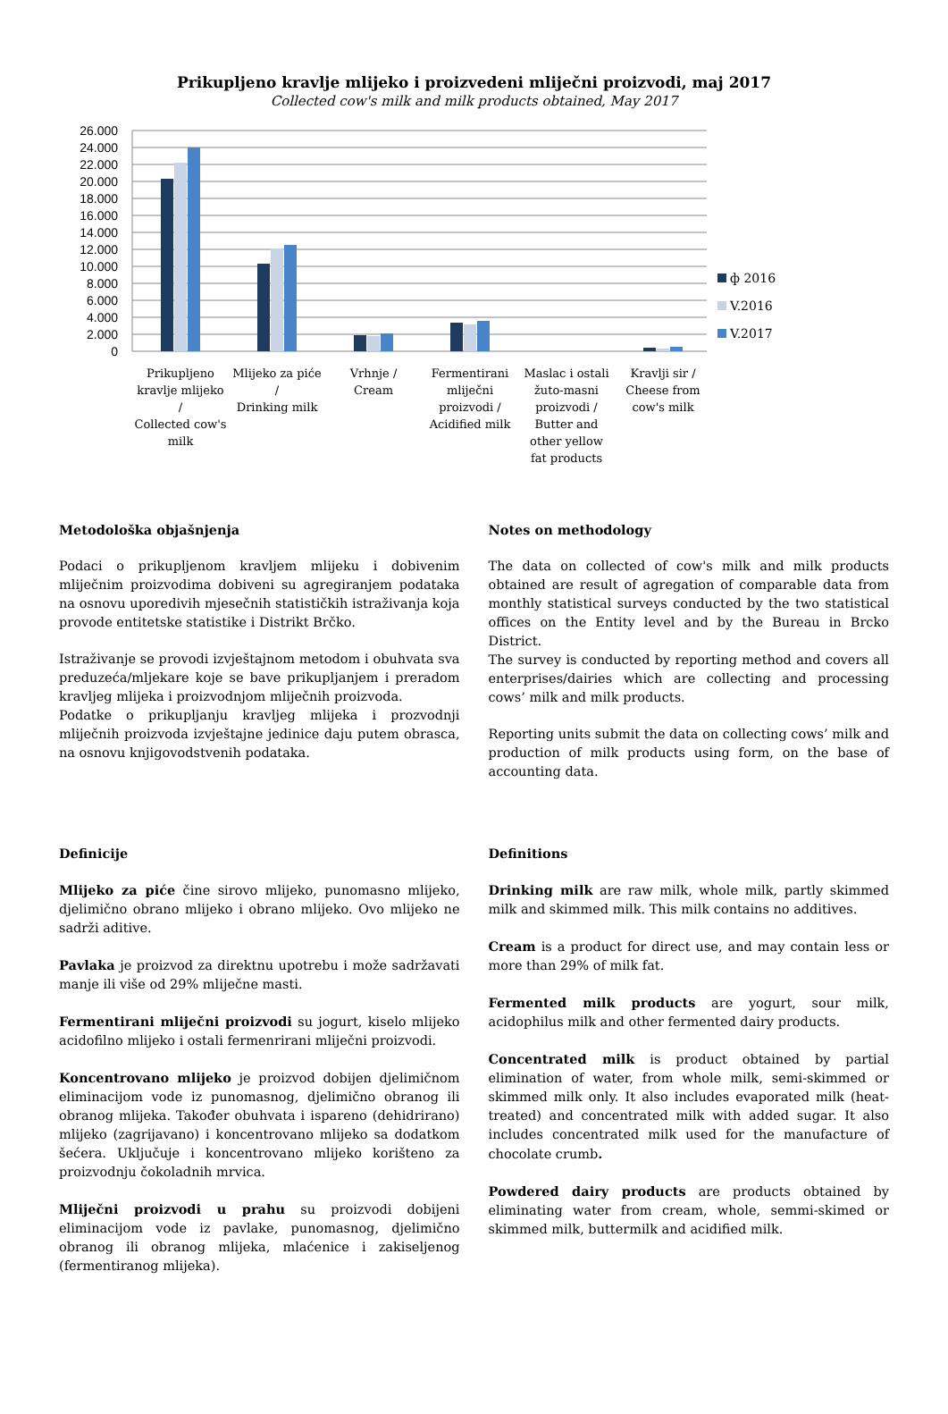Prikupljeno kravlje mlijeko i proizvedeni mliječni proizvodi, maj 2017
Collected cow's milk and milk products obtained, May 2017
26.000
24.000
22.000
20.000
18.000
16.000
14.000
12.000
10.000
8.000
6.000
4.000
2.000
0
ф 2016
V.2016
V.2017
Prikupljeno
kravlje mlijeko
/
Collected cow's
milk
Mlijeko za piće
/
Drinking milk
Vrhnje /
Cream
Fermentirani
mliječni
proizvodi /
Acidified milk
Maslac i ostali
žuto-masni
proizvodi /
Butter and
other yellow
fat products
Kravlji sir /
Cheese from
cow's milk
Metodološka objašnjenja
Podaci o prikupljenom kravljem mlijeku i dobivenim mliječnim proizvodima dobiveni su agregiranjem podataka na osnovu uporedivih mjesečnih statističkih istraživanja koja provode entitetske statistike i Distrikt Brčko.
Istraživanje se provodi izvještajnom metodom i obuhvata sva preduzeća/mljekare koje se bave prikupljanjem i preradom kravljeg mlijeka i proizvodnjom mliječnih proizvoda.
Podatke o prikupljanju kravljeg mlijeka i prozvodnji mliječnih proizvoda izvještajne jedinice daju putem obrasca, na osnovu knjigovodstvenih podataka.
Notes on methodology
The data on collected of cow's milk and milk products obtained are result of agregation of comparable data from monthly statistical surveys conducted by the two statistical offices on the Entity level and by the Bureau in Brcko District.
The survey is conducted by reporting method and covers all enterprises/dairies which are collecting and processing cows’ milk and milk products.
Reporting units submit the data on collecting cows’ milk and production of milk products using form, on the base of accounting data.
Definicije
Mlijeko za piće čine sirovo mlijeko, punomasno mlijeko, djelimično obrano mlijeko i obrano mlijeko. Ovo mlijeko ne sadrži aditive.
Pavlaka je proizvod za direktnu upotrebu i može sadržavati manje ili više od 29% mliječne masti.
Fermentirani mliječni proizvodi su jogurt, kiselo mlijeko acidofilno mlijeko i ostali fermenrirani mliječni proizvodi.
Koncentrovano mlijeko je proizvod dobijen djelimičnom eliminacijom vode iz punomasnog, djelimično obranog ili obranog mlijeka. Također obuhvata i ispareno (dehidrirano) mlijeko (zagrijavano) i koncentrovano mlijeko sa dodatkom šećera. Uključuje i koncentrovano mlijeko korišteno za proizvodnju čokoladnih mrvica.
Mliječni proizvodi u prahu su proizvodi dobijeni eliminacijom vode iz pavlake, punomasnog, djelimično obranog ili obranog mlijeka, mlaćenice i zakiseljenog (fermentiranog mlijeka).
Definitions
Drinking milk are raw milk, whole milk, partly skimmed milk and skimmed milk. This milk contains no additives.
Cream is a product for direct use, and may contain less or more than 29% of milk fat.
Fermented milk products are yogurt, sour milk, acidophilus milk and other fermented dairy products.
Concentrated milk is product obtained by partial elimination of water, from whole milk, semi-skimmed or skimmed milk only. It also includes evaporated milk (heat-treated) and concentrated milk with added sugar. It also includes concentrated milk used for the manufacture of chocolate crumb.
Powdered dairy products are products obtained by eliminating water from cream, whole, semmi-skimed or skimmed milk, buttermilk and acidified milk.